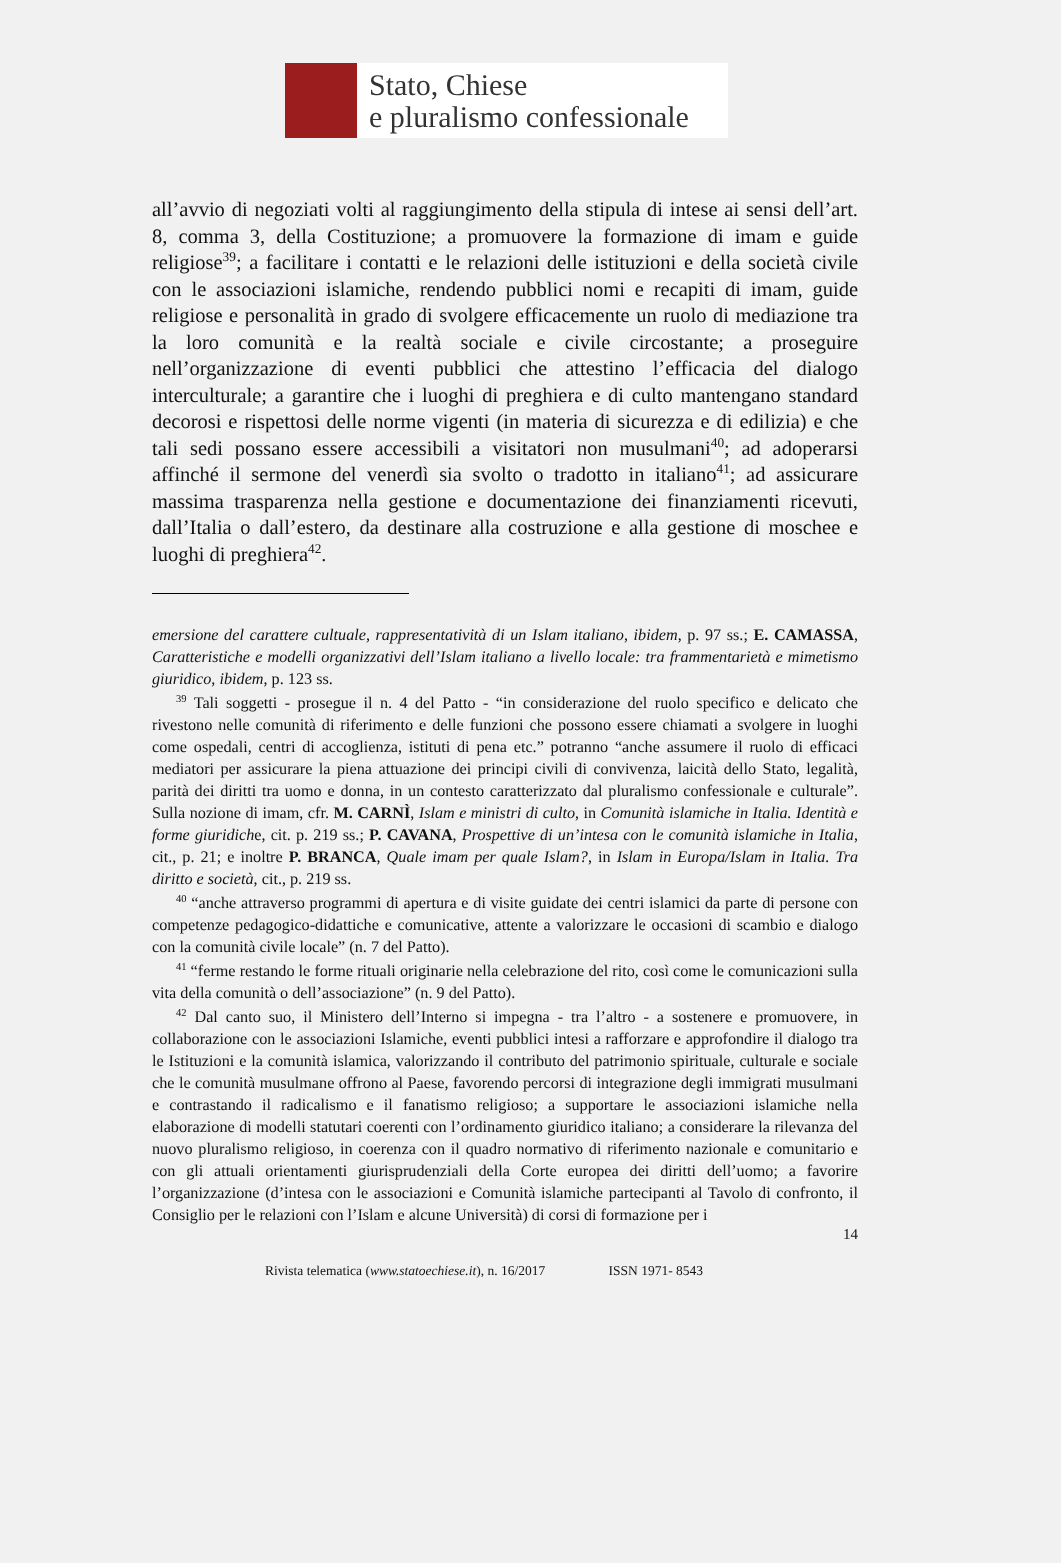Stato, Chiese
e pluralismo confessionale
all’avvio di negoziati volti al raggiungimento della stipula di intese ai sensi dell’art. 8, comma 3, della Costituzione; a promuovere la formazione di imam e guide religiose<sup>39</sup>; a facilitare i contatti e le relazioni delle istituzioni e della società civile con le associazioni islamiche, rendendo pubblici nomi e recapiti di imam, guide religiose e personalità in grado di svolgere efficacemente un ruolo di mediazione tra la loro comunità e la realtà sociale e civile circostante; a proseguire nell’organizzazione di eventi pubblici che attestino l’efficacia del dialogo interculturale; a garantire che i luoghi di preghiera e di culto mantengano standard decorosi e rispettosi delle norme vigenti (in materia di sicurezza e di edilizia) e che tali sedi possano essere accessibili a visitatori non musulmani<sup>40</sup>; ad adoperarsi affinché il sermone del venerdì sia svolto o tradotto in italiano<sup>41</sup>; ad assicurare massima trasparenza nella gestione e documentazione dei finanziamenti ricevuti, dall’Italia o dall’estero, da destinare alla costruzione e alla gestione di moschee e luoghi di preghiera<sup>42</sup>.
emersione del carattere cultuale, rappresentatività di un Islam italiano, ibidem, p. 97 ss.; E. CAMASSA, Caratteristiche e modelli organizzativi dell’Islam italiano a livello locale: tra frammentarietà e mimetismo giuridico, ibidem, p. 123 ss.
<sup>39</sup> Tali soggetti - prosegue il n. 4 del Patto - “in considerazione del ruolo specifico e delicato che rivestono nelle comunità di riferimento e delle funzioni che possono essere chiamati a svolgere in luoghi come ospedali, centri di accoglienza, istituti di pena etc.” potranno “anche assumere il ruolo di efficaci mediatori per assicurare la piena attuazione dei principi civili di convivenza, laicità dello Stato, legalità, parità dei diritti tra uomo e donna, in un contesto caratterizzato dal pluralismo confessionale e culturale”. Sulla nozione di imam, cfr. M. CARNÌ, Islam e ministri di culto, in Comunità islamiche in Italia. Identità e forme giuridiche, cit. p. 219 ss.; P. CAVANA, Prospettive di un’intesa con le comunità islamiche in Italia, cit., p. 21; e inoltre P. BRANCA, Quale imam per quale Islam?, in Islam in Europa/Islam in Italia. Tra diritto e società, cit., p. 219 ss.
<sup>40</sup> “anche attraverso programmi di apertura e di visite guidate dei centri islamici da parte di persone con competenze pedagogico-didattiche e comunicative, attente a valorizzare le occasioni di scambio e dialogo con la comunità civile locale” (n. 7 del Patto).
<sup>41</sup> “ferme restando le forme rituali originarie nella celebrazione del rito, così come le comunicazioni sulla vita della comunità o dell’associazione” (n. 9 del Patto).
<sup>42</sup> Dal canto suo, il Ministero dell’Interno si impegna - tra l’altro - a sostenere e promuovere, in collaborazione con le associazioni Islamiche, eventi pubblici intesi a rafforzare e approfondire il dialogo tra le Istituzioni e la comunità islamica, valorizzando il contributo del patrimonio spirituale, culturale e sociale che le comunità musulmane offrono al Paese, favorendo percorsi di integrazione degli immigrati musulmani e contrastando il radicalismo e il fanatismo religioso; a supportare le associazioni islamiche nella elaborazione di modelli statutari coerenti con l’ordinamento giuridico italiano; a considerare la rilevanza del nuovo pluralismo religioso, in coerenza con il quadro normativo di riferimento nazionale e comunitario e con gli attuali orientamenti giurisprudenziali della Corte europea dei diritti dell’uomo; a favorire l’organizzazione (d’intesa con le associazioni e Comunità islamiche partecipanti al Tavolo di confronto, il Consiglio per le relazioni con l’Islam e alcune Università) di corsi di formazione per i
14
Rivista telematica (www.statoechiese.it), n. 16/2017 ISSN 1971- 8543